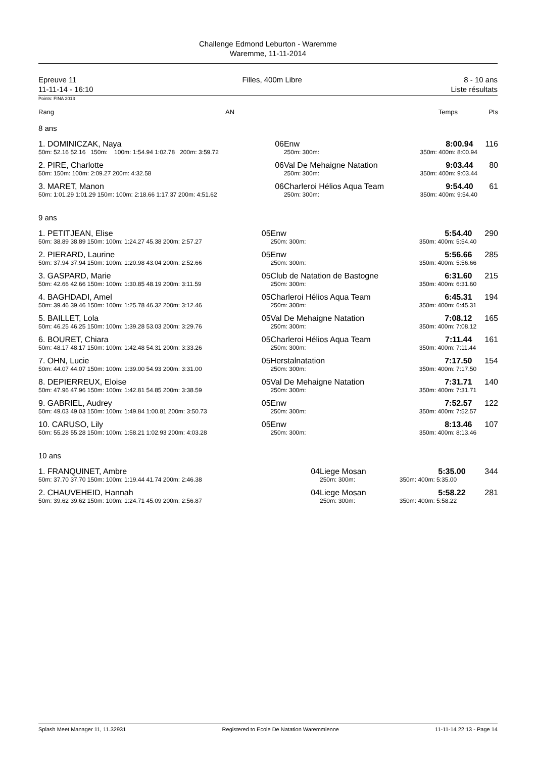Challenge Edmond Leburton - Waremme
Waremme, 11-11-2014
Epreuve 11
11-11-14 - 16:10
Filles, 400m Libre 8 - 10 ans
Liste résultats
Points: FINA 2013
| Rang | AN | | Temps | Pts |
8 ans
| 1. DOMINICZAK, Naya | 06 | Enw | 8:00.94 | 116 |
| 50m: 52.16 52.16 150m: 100m: 1:54.94 1:02.78 200m: 3:59.72 | | 250m: 300m: | 350m: 400m: 8:00.94 | |
| 2. PIRE, Charlotte | 06 | Val De Mehaigne Natation | 9:03.44 | 80 |
| 50m: 150m: 100m: 2:09.27 200m: 4:32.58 | | 250m: 300m: | 350m: 400m: 9:03.44 | |
| 3. MARET, Manon | 06 | Charleroi Hélios Aqua Team | 9:54.40 | 61 |
| 50m: 1:01.29 1:01.29 150m: 100m: 2:18.66 1:17.37 200m: 4:51.62 | | 250m: 300m: | 350m: 400m: 9:54.40 | |
9 ans
| 1. PETITJEAN, Elise | 05 | Enw | 5:54.40 | 290 |
| 50m: 38.89 38.89 150m: 100m: 1:24.27 45.38 200m: 2:57.27 | | 250m: 300m: | 350m: 400m: 5:54.40 | |
| 2. PIERARD, Laurine | 05 | Enw | 5:56.66 | 285 |
| 50m: 37.94 37.94 150m: 100m: 1:20.98 43.04 200m: 2:52.66 | | 250m: 300m: | 350m: 400m: 5:56.66 | |
| 3. GASPARD, Marie | 05 | Club de Natation de Bastogne | 6:31.60 | 215 |
| 50m: 42.66 42.66 150m: 100m: 1:30.85 48.19 200m: 3:11.59 | | 250m: 300m: | 350m: 400m: 6:31.60 | |
| 4. BAGHDADI, Amel | 05 | Charleroi Hélios Aqua Team | 6:45.31 | 194 |
| 50m: 39.46 39.46 150m: 100m: 1:25.78 46.32 200m: 3:12.46 | | 250m: 300m: | 350m: 400m: 6:45.31 | |
| 5. BAILLET, Lola | 05 | Val De Mehaigne Natation | 7:08.12 | 165 |
| 50m: 46.25 46.25 150m: 100m: 1:39.28 53.03 200m: 3:29.76 | | 250m: 300m: | 350m: 400m: 7:08.12 | |
| 6. BOURET, Chiara | 05 | Charleroi Hélios Aqua Team | 7:11.44 | 161 |
| 50m: 48.17 48.17 150m: 100m: 1:42.48 54.31 200m: 3:33.26 | | 250m: 300m: | 350m: 400m: 7:11.44 | |
| 7. OHN, Lucie | 05 | Herstalnatation | 7:17.50 | 154 |
| 50m: 44.07 44.07 150m: 100m: 1:39.00 54.93 200m: 3:31.00 | | 250m: 300m: | 350m: 400m: 7:17.50 | |
| 8. DEPIERREUX, Eloise | 05 | Val De Mehaigne Natation | 7:31.71 | 140 |
| 50m: 47.96 47.96 150m: 100m: 1:42.81 54.85 200m: 3:38.59 | | 250m: 300m: | 350m: 400m: 7:31.71 | |
| 9. GABRIEL, Audrey | 05 | Enw | 7:52.57 | 122 |
| 50m: 49.03 49.03 150m: 100m: 1:49.84 1:00.81 200m: 3:50.73 | | 250m: 300m: | 350m: 400m: 7:52.57 | |
| 10. CARUSO, Lily | 05 | Enw | 8:13.46 | 107 |
| 50m: 55.28 55.28 150m: 100m: 1:58.21 1:02.93 200m: 4:03.28 | | 250m: 300m: | 350m: 400m: 8:13.46 | |
10 ans
| 1. FRANQUINET, Ambre | 04 | Liege Mosan | 5:35.00 | 344 |
| 50m: 37.70 37.70 150m: 100m: 1:19.44 41.74 200m: 2:46.38 | | 250m: 300m: | 350m: 400m: 5:35.00 | |
| 2. CHAUVEHEID, Hannah | 04 | Liege Mosan | 5:58.22 | 281 |
| 50m: 39.62 39.62 150m: 100m: 1:24.71 45.09 200m: 2:56.87 | | 250m: 300m: | 350m: 400m: 5:58.22 | |
Splash Meet Manager 11, 11.32931 Registered to Ecole De Natation Waremmienne 11-11-14 22:13 - Page 14